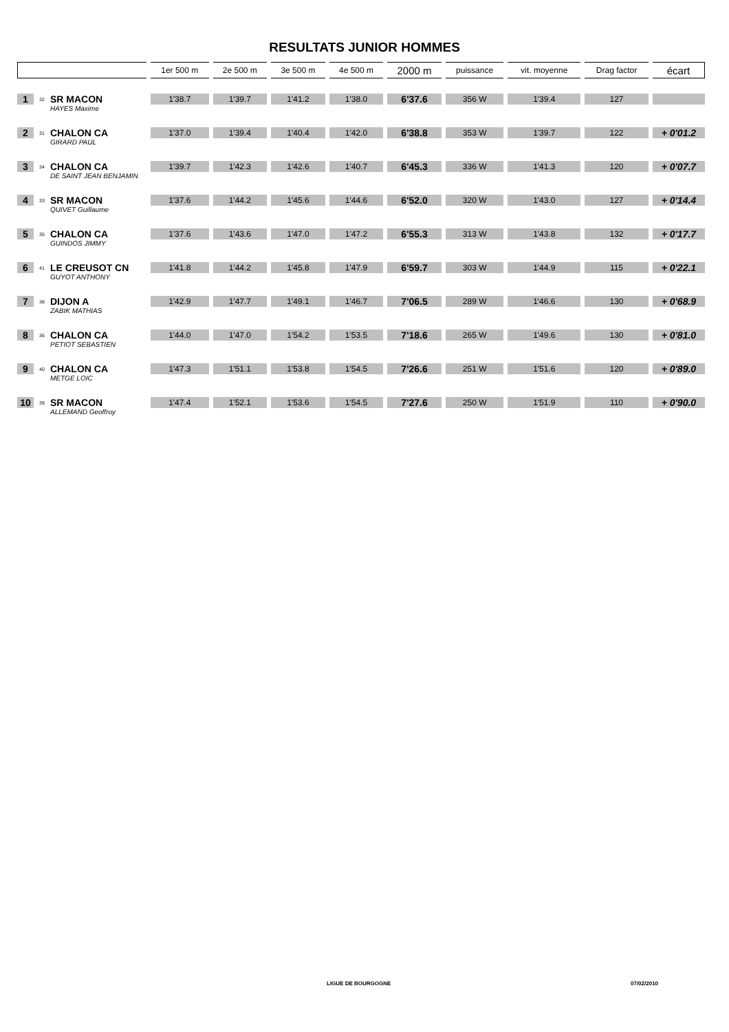RESULTATS JUNIOR HOMMES
| | | | 1er 500 m | 2e 500 m | 3e 500 m | 4e 500 m | 2000 m | puissance | vit. moyenne | Drag factor | écart |
| --- | --- | --- | --- | --- | --- | --- | --- | --- | --- | --- | --- |
| 1 | 32 | SR MACON | 1'38.7 | 1'39.7 | 1'41.2 | 1'38.0 | 6'37.6 | 356 W | 1'39.4 | 127 | |
| | | HAYES Maxime | | | | | | | | | |
| 2 | 31 | CHALON CA | 1'37.0 | 1'39.4 | 1'40.4 | 1'42.0 | 6'38.8 | 353 W | 1'39.7 | 122 | + 0'01.2 |
| | | GIRARD PAUL | | | | | | | | | |
| 3 | 34 | CHALON CA | 1'39.7 | 1'42.3 | 1'42.6 | 1'40.7 | 6'45.3 | 336 W | 1'41.3 | 120 | + 0'07.7 |
| | | DE SAINT JEAN BENJAMIN | | | | | | | | | |
| 4 | 33 | SR MACON | 1'37.6 | 1'44.2 | 1'45.6 | 1'44.6 | 6'52.0 | 320 W | 1'43.0 | 127 | + 0'14.4 |
| | | QUIVET Guillaume | | | | | | | | | |
| 5 | 35 | CHALON CA | 1'37.6 | 1'43.6 | 1'47.0 | 1'47.2 | 6'55.3 | 313 W | 1'43.8 | 132 | + 0'17.7 |
| | | GUINDOS JIMMY | | | | | | | | | |
| 6 | 41 | LE CREUSOT CN | 1'41.8 | 1'44.2 | 1'45.8 | 1'47.9 | 6'59.7 | 303 W | 1'44.9 | 115 | + 0'22.1 |
| | | GUYOT ANTHONY | | | | | | | | | |
| 7 | 38 | DIJON A | 1'42.9 | 1'47.7 | 1'49.1 | 1'46.7 | 7'06.5 | 289 W | 1'46.6 | 130 | + 0'68.9 |
| | | ZABIK MATHIAS | | | | | | | | | |
| 8 | 36 | CHALON CA | 1'44.0 | 1'47.0 | 1'54.2 | 1'53.5 | 7'18.6 | 265 W | 1'49.6 | 130 | + 0'81.0 |
| | | PETIOT SEBASTIEN | | | | | | | | | |
| 9 | 40 | CHALON CA | 1'47.3 | 1'51.1 | 1'53.8 | 1'54.5 | 7'26.6 | 251 W | 1'51.6 | 120 | + 0'89.0 |
| | | METGE LOIC | | | | | | | | | |
| 10 | 39 | SR MACON | 1'47.4 | 1'52.1 | 1'53.6 | 1'54.5 | 7'27.6 | 250 W | 1'51.9 | 110 | + 0'90.0 |
| | | ALLEMAND Geoffroy | | | | | | | | | |
LIGUE DE BOURGOGNE 07/02/2010